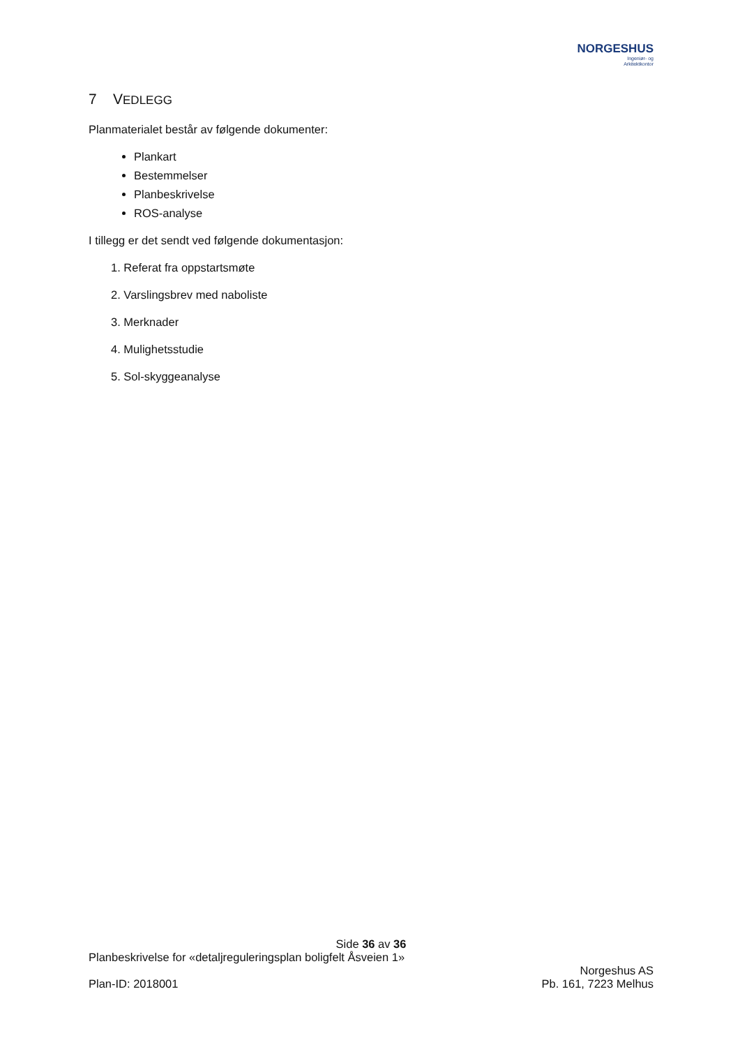NORGESHUS
Ingeniør- og
Arkitektkontor
7 VEDLEGG
Planmaterialet består av følgende dokumenter:
Plankart
Bestemmelser
Planbeskrivelse
ROS-analyse
I tillegg er det sendt ved følgende dokumentasjon:
1. Referat fra oppstartsmøte
2. Varslingsbrev med naboliste
3. Merknader
4. Mulighetsstudie
5. Sol-skyggeanalyse
Side 36 av 36
Planbeskrivelse for «detaljreguleringsplan boligfelt Åsveien 1»
Plan-ID: 2018001
Norgeshus AS
Pb. 161, 7223 Melhus